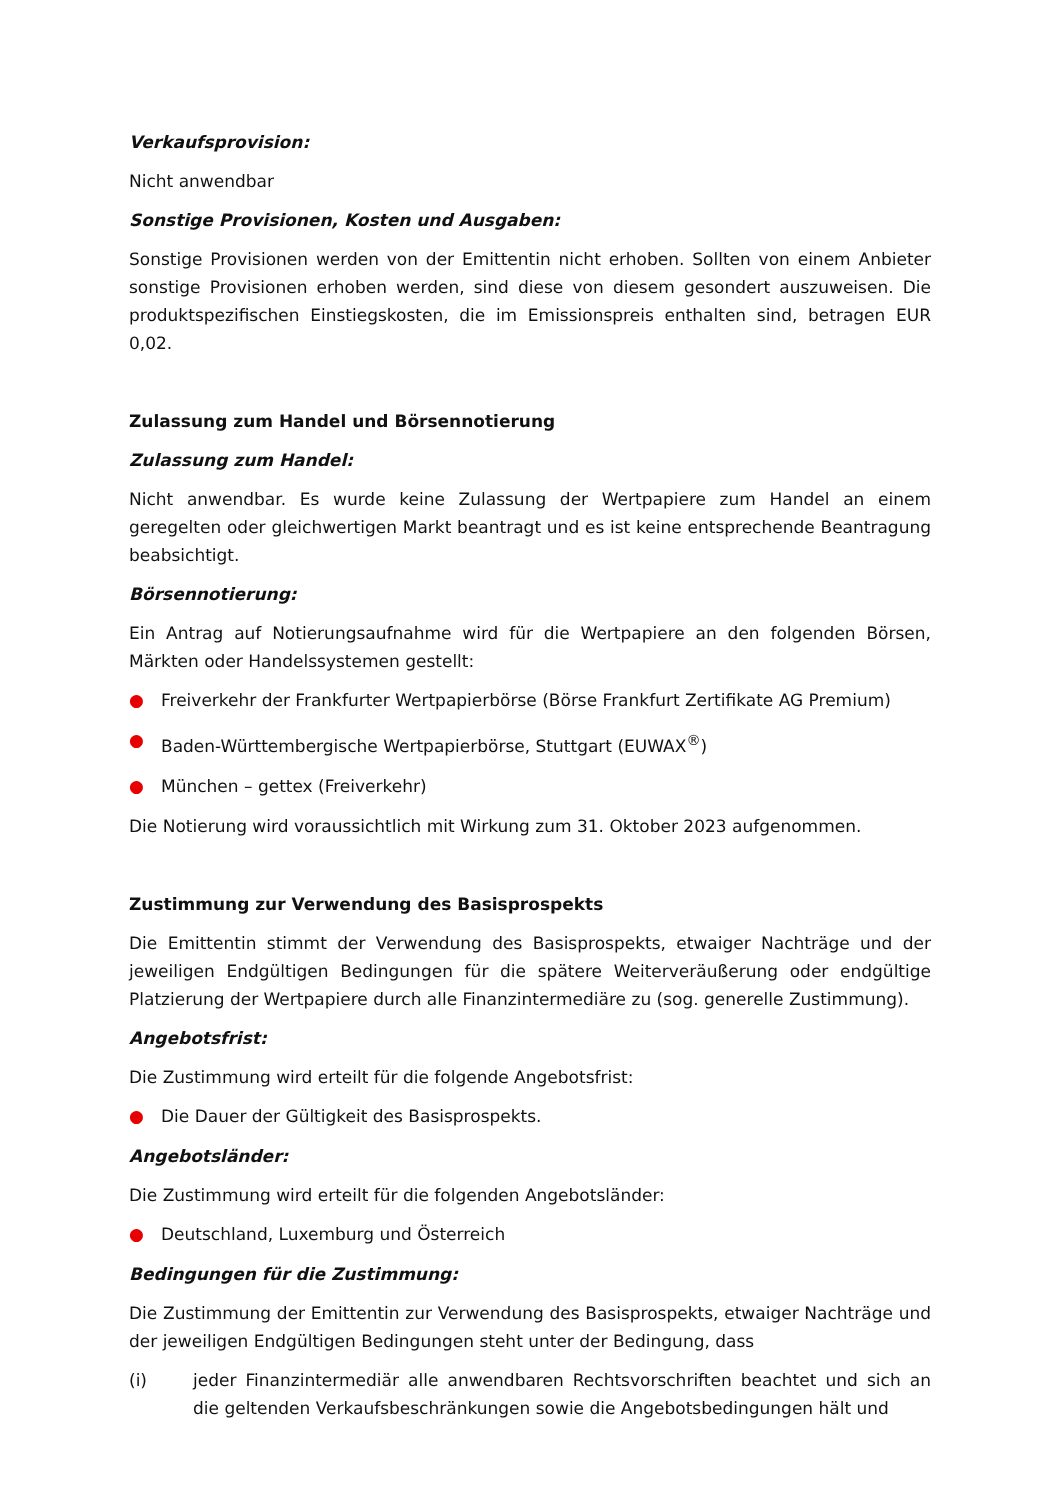Verkaufsprovision:
Nicht anwendbar
Sonstige Provisionen, Kosten und Ausgaben:
Sonstige Provisionen werden von der Emittentin nicht erhoben. Sollten von einem Anbieter sonstige Provisionen erhoben werden, sind diese von diesem gesondert auszuweisen. Die produktspezifischen Einstiegskosten, die im Emissionspreis enthalten sind, betragen EUR 0,02.
Zulassung zum Handel und Börsennotierung
Zulassung zum Handel:
Nicht anwendbar. Es wurde keine Zulassung der Wertpapiere zum Handel an einem geregelten oder gleichwertigen Markt beantragt und es ist keine entsprechende Beantragung beabsichtigt.
Börsennotierung:
Ein Antrag auf Notierungsaufnahme wird für die Wertpapiere an den folgenden Börsen, Märkten oder Handelssystemen gestellt:
● Freiverkehr der Frankfurter Wertpapierbörse (Börse Frankfurt Zertifikate AG Premium)
● Baden-Württembergische Wertpapierbörse, Stuttgart (EUWAX<sup>®</sup>)
● München – gettex (Freiverkehr)
Die Notierung wird voraussichtlich mit Wirkung zum 31. Oktober 2023 aufgenommen.
Zustimmung zur Verwendung des Basisprospekts
Die Emittentin stimmt der Verwendung des Basisprospekts, etwaiger Nachträge und der jeweiligen Endgültigen Bedingungen für die spätere Weiterveräußerung oder endgültige Platzierung der Wertpapiere durch alle Finanzintermediäre zu (sog. generelle Zustimmung).
Angebotsfrist:
Die Zustimmung wird erteilt für die folgende Angebotsfrist:
● Die Dauer der Gültigkeit des Basisprospekts.
Angebotsländer:
Die Zustimmung wird erteilt für die folgenden Angebotsländer:
● Deutschland, Luxemburg und Österreich
Bedingungen für die Zustimmung:
Die Zustimmung der Emittentin zur Verwendung des Basisprospekts, etwaiger Nachträge und der jeweiligen Endgültigen Bedingungen steht unter der Bedingung, dass
(i) jeder Finanzintermediär alle anwendbaren Rechtsvorschriften beachtet und sich an die geltenden Verkaufsbeschränkungen sowie die Angebotsbedingungen hält und